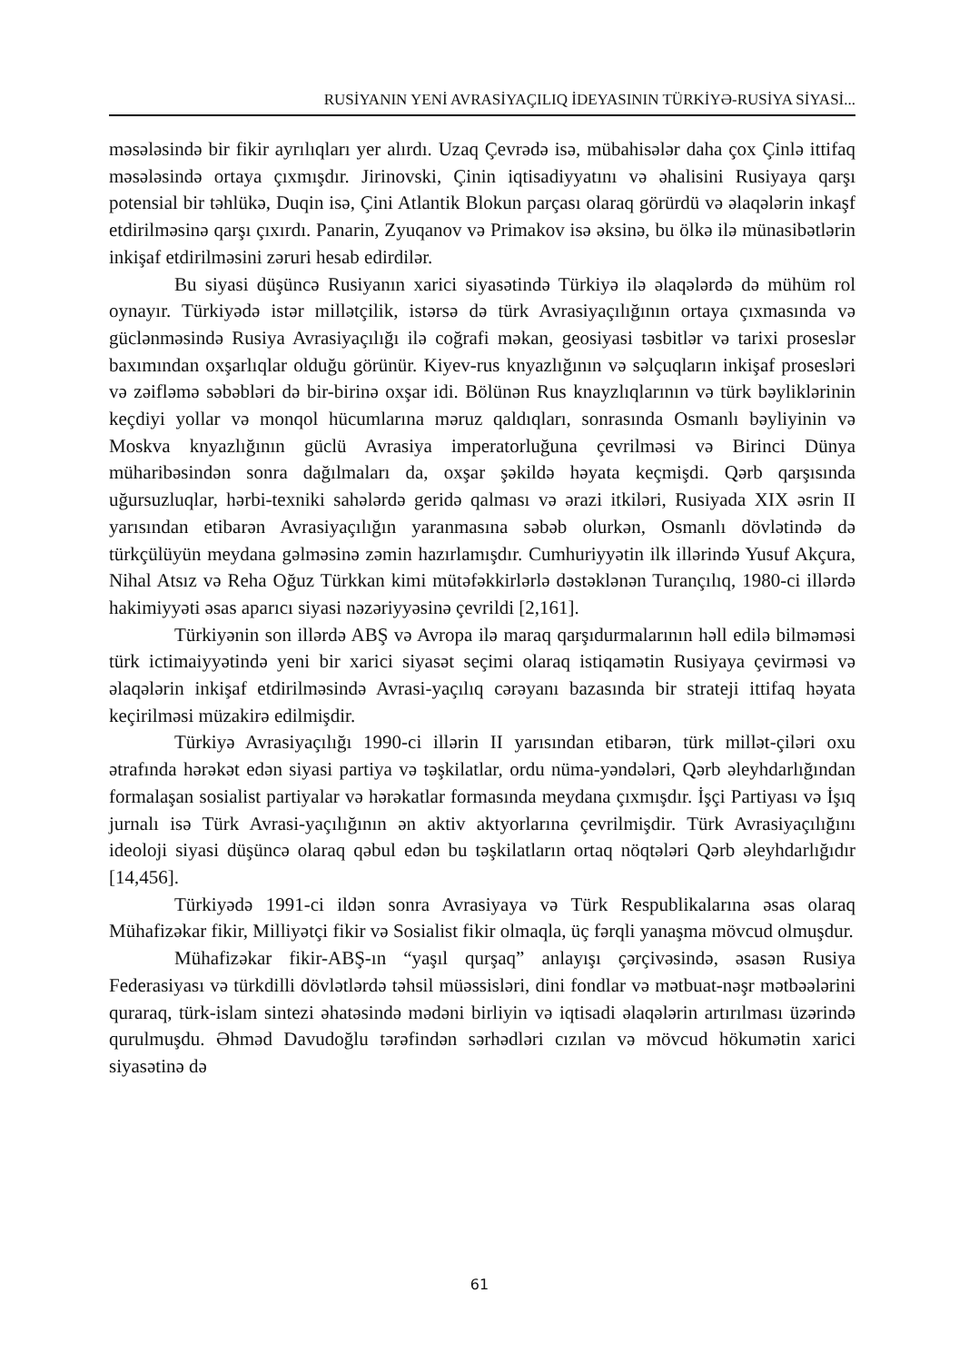RUSİYANIN YENİ AVRASİYAÇILIQ İDEYASININ TÜRKİYƏ-RUSİYA SİYASİ...
məsələsində bir fikir ayrılıqları yer alırdı. Uzaq Çevrədə isə, mübahisələr daha çox Çinlə ittifaq məsələsində ortaya çıxmışdır. Jirinovski, Çinin iqtisadiyyatını və əhalisini Rusiyaya qarşı potensial bir təhlükə, Duqin isə, Çini Atlantik Blokun parçası olaraq görürdü və əlaqələrin inkaşf etdirilməsinə qarşı çıxırdı. Panarin, Zyuqanov və Primakov isə əksinə, bu ölkə ilə münasibətlərin inkişaf etdirilməsini zəruri hesab edirdilər.
Bu siyasi düşüncə Rusiyanın xarici siyasətində Türkiyə ilə əlaqələrdə də mühüm rol oynayır. Türkiyədə istər millətçilik, istərsə də türk Avrasiyaçılığının ortaya çıxmasında və güclənməsində Rusiya Avrasiyaçılığı ilə coğrafi məkan, geosiyasi təsbitlər və tarixi proseslər baxımından oxşarlıqlar olduğu görünür. Kiyev-rus knyazlığının və səlçuqların inkişaf prosesləri və zəifləmə səbəbləri də bir-birinə oxşar idi. Bölünən Rus knayzlıqlarının və türk bəyliklərinin keçdiyi yollar və monqol hücumlarına məruz qaldıqları, sonrasında Osmanlı bəyliyinin və Moskva knyazlığının güclü Avrasiya imperatorluğuna çevrilməsi və Birinci Dünya müharibəsindən sonra dağılmaları da, oxşar şəkildə həyata keçmişdi. Qərb qarşısında uğursuzluqlar, hərbi-texniki sahələrdə geridə qalması və ərazi itkiləri, Rusiyada XIX əsrin II yarısından etibarən Avrasiyaçılığın yaranmasına səbəb olurkən, Osmanlı dövlətində də türkçülüyün meydana gəlməsinə zəmin hazırlamışdır. Cumhuriyyətin ilk illərində Yusuf Akçura, Nihal Atsız və Reha Oğuz Türkkan kimi mütəfəkkirlərlə dəstəklənən Turançılıq, 1980-ci illərdə hakimiyyəti əsas aparıcı siyasi nəzəriyyəsinə çevrildi [2,161].
Türkiyənin son illərdə ABŞ və Avropa ilə maraq qarşıdurmalarının həll edilə bilməməsi türk ictimaiyyətində yeni bir xarici siyasət seçimi olaraq istiqamətin Rusiyaya çevirməsi və əlaqələrin inkişaf etdirilməsində Avrasi-yaçılıq cərəyanı bazasında bir strateji ittifaq həyata keçirilməsi müzakirə edilmişdir.
Türkiyə Avrasiyaçılığı 1990-ci illərin II yarısından etibarən, türk millət-çiləri oxu ətrafında hərəkət edən siyasi partiya və təşkilatlar, ordu nüma-yəndələri, Qərb əleyhdarlığından formalaşan sosialist partiyalar və hərəkatlar formasında meydana çıxmışdır. İşçi Partiyası və İşıq jurnalı isə Türk Avrasi-yaçılığının ən aktiv aktyorlarına çevrilmişdir. Türk Avrasiyaçılığını ideoloji siyasi düşüncə olaraq qəbul edən bu təşkilatların ortaq nöqtələri Qərb əleyhdarlığıdır [14,456].
Türkiyədə 1991-ci ildən sonra Avrasiyaya və Türk Respublikalarına əsas olaraq Mühafizəkar fikir, Milliyətçi fikir və Sosialist fikir olmaqla, üç fərqli yanaşma mövcud olmuşdur.
Mühafizəkar fikir-ABŞ-ın “yaşıl qurşaq” anlayışı çərçivəsində, əsasən Rusiya Federasiyası və türkdilli dövlətlərdə təhsil müəssisləri, dini fondlar və mətbuat-nəşr mətbəələrini quraraq, türk-islam sintezi əhatəsində mədəni birliyin və iqtisadi əlaqələrin artırılması üzərində qurulmuşdu. Əhməd Davudoğlu tərəfindən sərhədləri cızılan və mövcud hökumətin xarici siyasətinə də
61